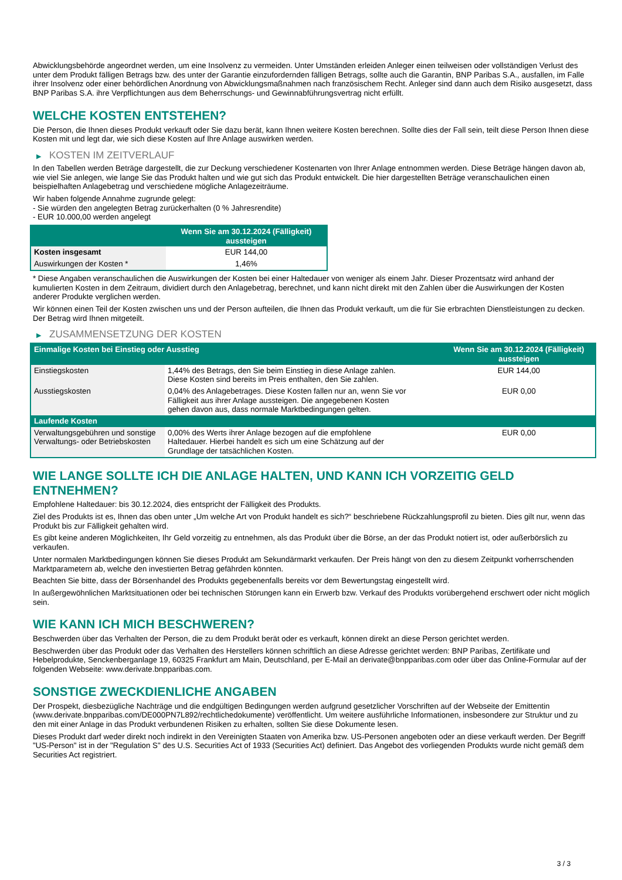Abwicklungsbehörde angeordnet werden, um eine Insolvenz zu vermeiden. Unter Umständen erleiden Anleger einen teilweisen oder vollständigen Verlust des unter dem Produkt fälligen Betrags bzw. des unter der Garantie einzufordernden fälligen Betrags, sollte auch die Garantin, BNP Paribas S.A., ausfallen, im Falle ihrer Insolvenz oder einer behördlichen Anordnung von Abwicklungsmaßnahmen nach französischem Recht. Anleger sind dann auch dem Risiko ausgesetzt, dass BNP Paribas S.A. ihre Verpflichtungen aus dem Beherrschungs- und Gewinnabführungsvertrag nicht erfüllt.
WELCHE KOSTEN ENTSTEHEN?
Die Person, die Ihnen dieses Produkt verkauft oder Sie dazu berät, kann Ihnen weitere Kosten berechnen. Sollte dies der Fall sein, teilt diese Person Ihnen diese Kosten mit und legt dar, wie sich diese Kosten auf Ihre Anlage auswirken werden.
▶ KOSTEN IM ZEITVERLAUF
In den Tabellen werden Beträge dargestellt, die zur Deckung verschiedener Kostenarten von Ihrer Anlage entnommen werden. Diese Beträge hängen davon ab, wie viel Sie anlegen, wie lange Sie das Produkt halten und wie gut sich das Produkt entwickelt. Die hier dargestellten Beträge veranschaulichen einen beispielhaften Anlagebetrag und verschiedene mögliche Anlagezeiträume.
Wir haben folgende Annahme zugrunde gelegt:
- Sie würden den angelegten Betrag zurückerhalten (0 % Jahresrendite)
- EUR 10.000,00 werden angelegt
| | Wenn Sie am 30.12.2024 (Fälligkeit) aussteigen |
| --- | --- |
| Kosten insgesamt | EUR 144,00 |
| Auswirkungen der Kosten * | 1,46% |
* Diese Angaben veranschaulichen die Auswirkungen der Kosten bei einer Haltedauer von weniger als einem Jahr. Dieser Prozentsatz wird anhand der kumulierten Kosten in dem Zeitraum, dividiert durch den Anlagebetrag, berechnet, und kann nicht direkt mit den Zahlen über die Auswirkungen der Kosten anderer Produkte verglichen werden.
Wir können einen Teil der Kosten zwischen uns und der Person aufteilen, die Ihnen das Produkt verkauft, um die für Sie erbrachten Dienstleistungen zu decken. Der Betrag wird Ihnen mitgeteilt.
▶ ZUSAMMENSETZUNG DER KOSTEN
| Einmalige Kosten bei Einstieg oder Ausstieg | | Wenn Sie am 30.12.2024 (Fälligkeit) aussteigen |
| --- | --- | --- |
| Einstiegskosten | 1,44% des Betrags, den Sie beim Einstieg in diese Anlage zahlen. Diese Kosten sind bereits im Preis enthalten, den Sie zahlen. | EUR 144,00 |
| Ausstiegskosten | 0,04% des Anlagebetrages. Diese Kosten fallen nur an, wenn Sie vor Fälligkeit aus ihrer Anlage aussteigen. Die angegebenen Kosten gehen davon aus, dass normale Marktbedingungen gelten. | EUR 0,00 |
| Laufende Kosten | | |
| Verwaltungsgebühren und sonstige Verwaltungs- oder Betriebskosten | 0,00% des Werts ihrer Anlage bezogen auf die empfohlene Haltedauer. Hierbei handelt es sich um eine Schätzung auf der Grundlage der tatsächlichen Kosten. | EUR 0,00 |
WIE LANGE SOLLTE ICH DIE ANLAGE HALTEN, UND KANN ICH VORZEITIG GELD ENTNEHMEN?
Empfohlene Haltedauer: bis 30.12.2024, dies entspricht der Fälligkeit des Produkts.
Ziel des Produkts ist es, Ihnen das oben unter „Um welche Art von Produkt handelt es sich?“ beschriebene Rückzahlungsprofil zu bieten. Dies gilt nur, wenn das Produkt bis zur Fälligkeit gehalten wird.
Es gibt keine anderen Möglichkeiten, Ihr Geld vorzeitig zu entnehmen, als das Produkt über die Börse, an der das Produkt notiert ist, oder außerbörslich zu verkaufen.
Unter normalen Marktbedingungen können Sie dieses Produkt am Sekundärmarkt verkaufen. Der Preis hängt von den zu diesem Zeitpunkt vorherrschenden Marktparametern ab, welche den investierten Betrag gefährden könnten.
Beachten Sie bitte, dass der Börsenhandel des Produkts gegebenenfalls bereits vor dem Bewertungstag eingestellt wird.
In außergewöhnlichen Marktsituationen oder bei technischen Störungen kann ein Erwerb bzw. Verkauf des Produkts vorübergehend erschwert oder nicht möglich sein.
WIE KANN ICH MICH BESCHWEREN?
Beschwerden über das Verhalten der Person, die zu dem Produkt berät oder es verkauft, können direkt an diese Person gerichtet werden.
Beschwerden über das Produkt oder das Verhalten des Herstellers können schriftlich an diese Adresse gerichtet werden: BNP Paribas, Zertifikate und Hebelprodukte, Senckenberganlage 19, 60325 Frankfurt am Main, Deutschland, per E-Mail an derivate@bnpparibas.com oder über das Online-Formular auf der folgenden Webseite: www.derivate.bnpparibas.com.
SONSTIGE ZWECKDIENLICHE ANGABEN
Der Prospekt, diesbezügliche Nachträge und die endgültigen Bedingungen werden aufgrund gesetzlicher Vorschriften auf der Webseite der Emittentin (www.derivate.bnpparibas.com/DE000PN7L892/rechtlichedokumente) veröffentlicht. Um weitere ausführliche Informationen, insbesondere zur Struktur und zu den mit einer Anlage in das Produkt verbundenen Risiken zu erhalten, sollten Sie diese Dokumente lesen.
Dieses Produkt darf weder direkt noch indirekt in den Vereinigten Staaten von Amerika bzw. US-Personen angeboten oder an diese verkauft werden. Der Begriff "US-Person" ist in der "Regulation S" des U.S. Securities Act of 1933 (Securities Act) definiert. Das Angebot des vorliegenden Produkts wurde nicht gemäß dem Securities Act registriert.
3 / 3